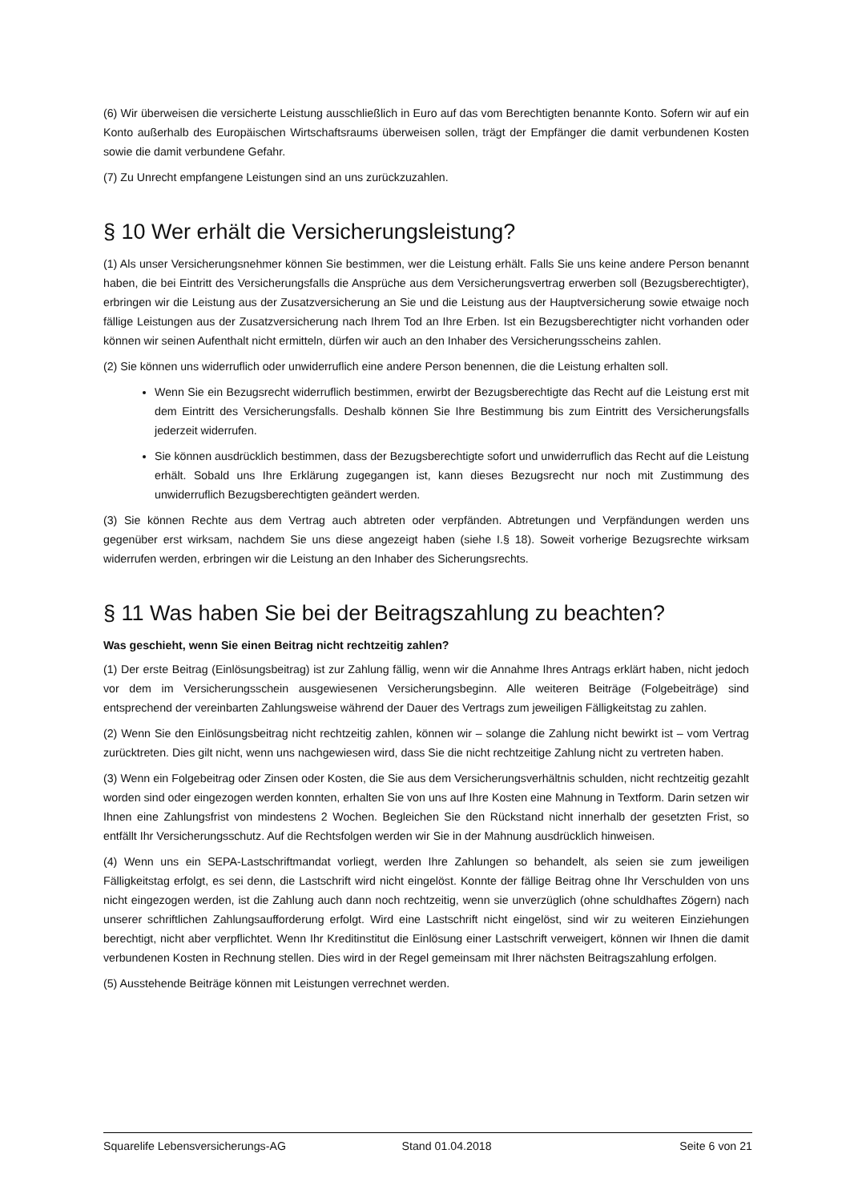(6) Wir überweisen die versicherte Leistung ausschließlich in Euro auf das vom Berechtigten benannte Konto. Sofern wir auf ein Konto außerhalb des Europäischen Wirtschaftsraums überweisen sollen, trägt der Empfänger die damit verbundenen Kosten sowie die damit verbundene Gefahr.
(7) Zu Unrecht empfangene Leistungen sind an uns zurückzuzahlen.
§ 10 Wer erhält die Versicherungsleistung?
(1) Als unser Versicherungsnehmer können Sie bestimmen, wer die Leistung erhält. Falls Sie uns keine andere Person benannt haben, die bei Eintritt des Versicherungsfalls die Ansprüche aus dem Versicherungsvertrag erwerben soll (Bezugsberechtigter), erbringen wir die Leistung aus der Zusatzversicherung an Sie und die Leistung aus der Hauptversicherung sowie etwaige noch fällige Leistungen aus der Zusatzversicherung nach Ihrem Tod an Ihre Erben. Ist ein Bezugsberechtigter nicht vorhanden oder können wir seinen Aufenthalt nicht ermitteln, dürfen wir auch an den Inhaber des Versicherungsscheins zahlen.
(2) Sie können uns widerruflich oder unwiderruflich eine andere Person benennen, die die Leistung erhalten soll.
Wenn Sie ein Bezugsrecht widerruflich bestimmen, erwirbt der Bezugsberechtigte das Recht auf die Leistung erst mit dem Eintritt des Versicherungsfalls. Deshalb können Sie Ihre Bestimmung bis zum Eintritt des Versicherungsfalls jederzeit widerrufen.
Sie können ausdrücklich bestimmen, dass der Bezugsberechtigte sofort und unwiderruflich das Recht auf die Leistung erhält. Sobald uns Ihre Erklärung zugegangen ist, kann dieses Bezugsrecht nur noch mit Zustimmung des unwiderruflich Bezugsberechtigten geändert werden.
(3) Sie können Rechte aus dem Vertrag auch abtreten oder verpfänden. Abtretungen und Verpfändungen werden uns gegenüber erst wirksam, nachdem Sie uns diese angezeigt haben (siehe I.§ 18). Soweit vorherige Bezugsrechte wirksam widerrufen werden, erbringen wir die Leistung an den Inhaber des Sicherungsrechts.
§ 11 Was haben Sie bei der Beitragszahlung zu beachten?
Was geschieht, wenn Sie einen Beitrag nicht rechtzeitig zahlen?
(1) Der erste Beitrag (Einlösungsbeitrag) ist zur Zahlung fällig, wenn wir die Annahme Ihres Antrags erklärt haben, nicht jedoch vor dem im Versicherungsschein ausgewiesenen Versicherungsbeginn. Alle weiteren Beiträge (Folgebeiträge) sind entsprechend der vereinbarten Zahlungsweise während der Dauer des Vertrags zum jeweiligen Fälligkeitstag zu zahlen.
(2) Wenn Sie den Einlösungsbeitrag nicht rechtzeitig zahlen, können wir – solange die Zahlung nicht bewirkt ist – vom Vertrag zurücktreten. Dies gilt nicht, wenn uns nachgewiesen wird, dass Sie die nicht rechtzeitige Zahlung nicht zu vertreten haben.
(3) Wenn ein Folgebeitrag oder Zinsen oder Kosten, die Sie aus dem Versicherungsverhältnis schulden, nicht rechtzeitig gezahlt worden sind oder eingezogen werden konnten, erhalten Sie von uns auf Ihre Kosten eine Mahnung in Textform. Darin setzen wir Ihnen eine Zahlungsfrist von mindestens 2 Wochen. Begleichen Sie den Rückstand nicht innerhalb der gesetzten Frist, so entfällt Ihr Versicherungsschutz. Auf die Rechtsfolgen werden wir Sie in der Mahnung ausdrücklich hinweisen.
(4) Wenn uns ein SEPA-Lastschriftmandat vorliegt, werden Ihre Zahlungen so behandelt, als seien sie zum jeweiligen Fälligkeitstag erfolgt, es sei denn, die Lastschrift wird nicht eingelöst. Konnte der fällige Beitrag ohne Ihr Verschulden von uns nicht eingezogen werden, ist die Zahlung auch dann noch rechtzeitig, wenn sie unverzüglich (ohne schuldhaftes Zögern) nach unserer schriftlichen Zahlungsaufforderung erfolgt. Wird eine Lastschrift nicht eingelöst, sind wir zu weiteren Einziehungen berechtigt, nicht aber verpflichtet. Wenn Ihr Kreditinstitut die Einlösung einer Lastschrift verweigert, können wir Ihnen die damit verbundenen Kosten in Rechnung stellen. Dies wird in der Regel gemeinsam mit Ihrer nächsten Beitragszahlung erfolgen.
(5) Ausstehende Beiträge können mit Leistungen verrechnet werden.
Squarelife Lebensversicherungs-AG Stand 01.04.2018 Seite 6 von 21